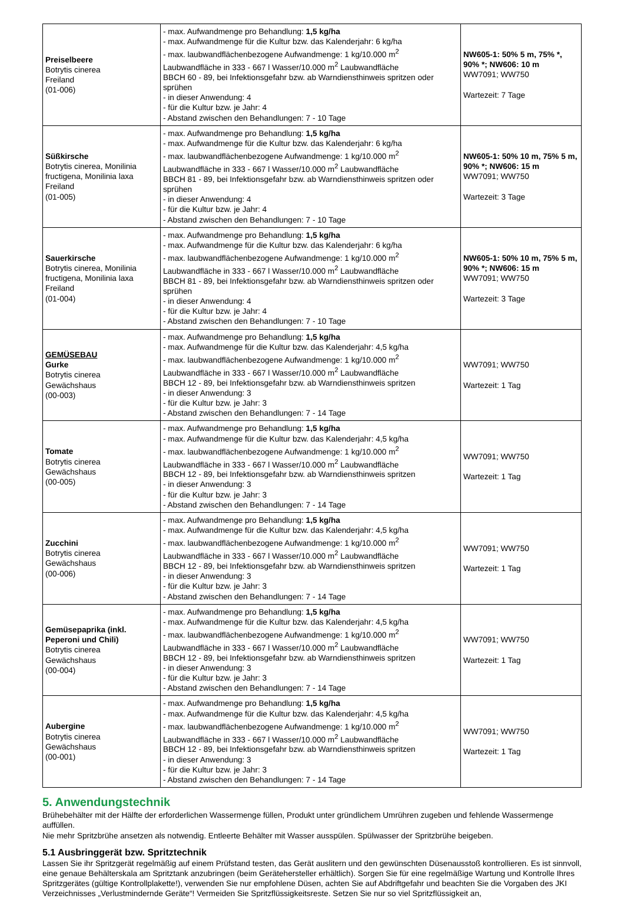| Preiselbeere Botrytis cinerea Freiland (01-006) | - max. Aufwandmenge pro Behandlung: 1,5 kg/ha - max. Aufwandmenge für die Kultur bzw. das Kalenderjahr: 6 kg/ha - max. laubwandflächenbezogene Aufwandmenge: 1 kg/10.000 m<sup>2</sup> Laubwandfläche in 333 - 667 l Wasser/10.000 m<sup>2</sup> Laubwandfläche BBCH 60 - 89, bei Infektionsgefahr bzw. ab Warndiensthinweis spritzen oder sprühen - in dieser Anwendung: 4 - für die Kultur bzw. je Jahr: 4 - Abstand zwischen den Behandlungen: 7 - 10 Tage | NW605-1: 50% 5 m, 75% *, 90% *; NW606: 10 m WW7091; WW750 Wartezeit: 7 Tage |
| Süßkirsche Botrytis cinerea, Monilinia fructigena, Monilinia laxa Freiland (01-005) | - max. Aufwandmenge pro Behandlung: 1,5 kg/ha - max. Aufwandmenge für die Kultur bzw. das Kalenderjahr: 6 kg/ha - max. laubwandflächenbezogene Aufwandmenge: 1 kg/10.000 m<sup>2</sup> Laubwandfläche in 333 - 667 l Wasser/10.000 m<sup>2</sup> Laubwandfläche BBCH 81 - 89, bei Infektionsgefahr bzw. ab Warndiensthinweis spritzen oder sprühen - in dieser Anwendung: 4 - für die Kultur bzw. je Jahr: 4 - Abstand zwischen den Behandlungen: 7 - 10 Tage | NW605-1: 50% 10 m, 75% 5 m, 90% *; NW606: 15 m WW7091; WW750 Wartezeit: 3 Tage |
| Sauerkirsche Botrytis cinerea, Monilinia fructigena, Monilinia laxa Freiland (01-004) | - max. Aufwandmenge pro Behandlung: 1,5 kg/ha - max. Aufwandmenge für die Kultur bzw. das Kalenderjahr: 6 kg/ha - max. laubwandflächenbezogene Aufwandmenge: 1 kg/10.000 m<sup>2</sup> Laubwandfläche in 333 - 667 l Wasser/10.000 m<sup>2</sup> Laubwandfläche BBCH 81 - 89, bei Infektionsgefahr bzw. ab Warndiensthinweis spritzen oder sprühen - in dieser Anwendung: 4 - für die Kultur bzw. je Jahr: 4 - Abstand zwischen den Behandlungen: 7 - 10 Tage | NW605-1: 50% 10 m, 75% 5 m, 90% *; NW606: 15 m WW7091; WW750 Wartezeit: 3 Tage |
| GEMÜSEBAU Gurke Botrytis cinerea Gewächshaus (00-003) | - max. Aufwandmenge pro Behandlung: 1,5 kg/ha - max. Aufwandmenge für die Kultur bzw. das Kalenderjahr: 4,5 kg/ha - max. laubwandflächenbezogene Aufwandmenge: 1 kg/10.000 m<sup>2</sup> Laubwandfläche in 333 - 667 l Wasser/10.000 m<sup>2</sup> Laubwandfläche BBCH 12 - 89, bei Infektionsgefahr bzw. ab Warndiensthinweis spritzen - in dieser Anwendung: 3 - für die Kultur bzw. je Jahr: 3 - Abstand zwischen den Behandlungen: 7 - 14 Tage | WW7091; WW750 Wartezeit: 1 Tag |
| Tomate Botrytis cinerea Gewächshaus (00-005) | - max. Aufwandmenge pro Behandlung: 1,5 kg/ha - max. Aufwandmenge für die Kultur bzw. das Kalenderjahr: 4,5 kg/ha - max. laubwandflächenbezogene Aufwandmenge: 1 kg/10.000 m<sup>2</sup> Laubwandfläche in 333 - 667 l Wasser/10.000 m<sup>2</sup> Laubwandfläche BBCH 12 - 89, bei Infektionsgefahr bzw. ab Warndiensthinweis spritzen - in dieser Anwendung: 3 - für die Kultur bzw. je Jahr: 3 - Abstand zwischen den Behandlungen: 7 - 14 Tage | WW7091; WW750 Wartezeit: 1 Tag |
| Zucchini Botrytis cinerea Gewächshaus (00-006) | - max. Aufwandmenge pro Behandlung: 1,5 kg/ha - max. Aufwandmenge für die Kultur bzw. das Kalenderjahr: 4,5 kg/ha - max. laubwandflächenbezogene Aufwandmenge: 1 kg/10.000 m<sup>2</sup> Laubwandfläche in 333 - 667 l Wasser/10.000 m<sup>2</sup> Laubwandfläche BBCH 12 - 89, bei Infektionsgefahr bzw. ab Warndiensthinweis spritzen - in dieser Anwendung: 3 - für die Kultur bzw. je Jahr: 3 - Abstand zwischen den Behandlungen: 7 - 14 Tage | WW7091; WW750 Wartezeit: 1 Tag |
| Gemüsepaprika (inkl. Peperoni und Chili) Botrytis cinerea Gewächshaus (00-004) | - max. Aufwandmenge pro Behandlung: 1,5 kg/ha - max. Aufwandmenge für die Kultur bzw. das Kalenderjahr: 4,5 kg/ha - max. laubwandflächenbezogene Aufwandmenge: 1 kg/10.000 m<sup>2</sup> Laubwandfläche in 333 - 667 l Wasser/10.000 m<sup>2</sup> Laubwandfläche BBCH 12 - 89, bei Infektionsgefahr bzw. ab Warndiensthinweis spritzen - in dieser Anwendung: 3 - für die Kultur bzw. je Jahr: 3 - Abstand zwischen den Behandlungen: 7 - 14 Tage | WW7091; WW750 Wartezeit: 1 Tag |
| Aubergine Botrytis cinerea Gewächshaus (00-001) | - max. Aufwandmenge pro Behandlung: 1,5 kg/ha - max. Aufwandmenge für die Kultur bzw. das Kalenderjahr: 4,5 kg/ha - max. laubwandflächenbezogene Aufwandmenge: 1 kg/10.000 m<sup>2</sup> Laubwandfläche in 333 - 667 l Wasser/10.000 m<sup>2</sup> Laubwandfläche BBCH 12 - 89, bei Infektionsgefahr bzw. ab Warndiensthinweis spritzen - in dieser Anwendung: 3 - für die Kultur bzw. je Jahr: 3 - Abstand zwischen den Behandlungen: 7 - 14 Tage | WW7091; WW750 Wartezeit: 1 Tag |
5. Anwendungstechnik
Brühebehälter mit der Hälfte der erforderlichen Wassermenge füllen, Produkt unter gründlichem Umrühren zugeben und fehlende Wassermenge auffüllen.
Nie mehr Spritzbrühe ansetzen als notwendig. Entleerte Behälter mit Wasser ausspülen. Spülwasser der Spritzbrühe beigeben.
5.1 Ausbringgerät bzw. Spritztechnik
Lassen Sie ihr Spritzgerät regelmäßig auf einem Prüfstand testen, das Gerät auslitern und den gewünschten Düsenausstoß kontrollieren. Es ist sinnvoll, eine genaue Behälterskala am Spritztank anzubringen (beim Gerätehersteller erhältlich). Sorgen Sie für eine regelmäßige Wartung und Kontrolle Ihres Spritzgerätes (gültige Kontrollplakette!), verwenden Sie nur empfohlene Düsen, achten Sie auf Abdriftgefahr und beachten Sie die Vorgaben des JKI Verzeichnisses „Verlustmindernde Geräte“! Vermeiden Sie Spritzflüssigkeitsreste. Setzen Sie nur so viel Spritzflüssigkeit an,